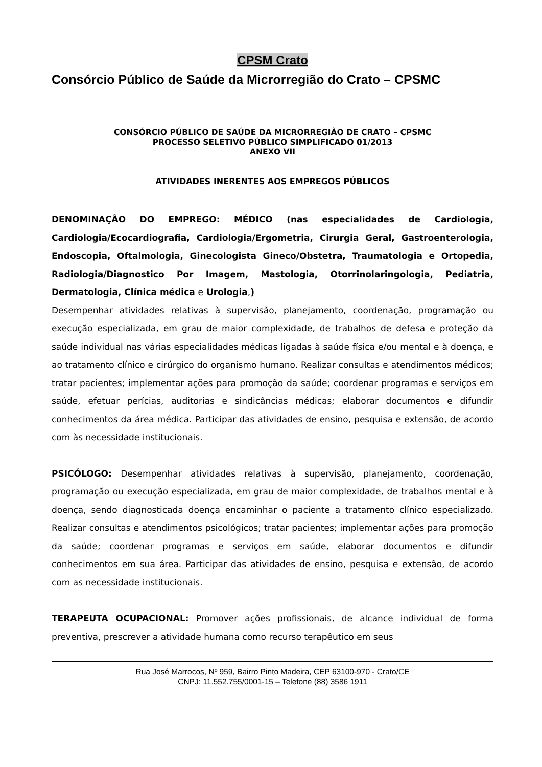CPSM Crato
Consórcio Público de Saúde da Microrregião do Crato – CPSMC
CONSÓRCIO PÚBLICO DE SAÚDE DA MICRORREGIÃO DE CRATO – CPSMC
PROCESSO SELETIVO PÚBLICO SIMPLIFICADO 01/2013
ANEXO VII
ATIVIDADES INERENTES AOS EMPREGOS PÚBLICOS
DENOMINAÇÃO DO EMPREGO: MÉDICO (nas especialidades de Cardiologia, Cardiologia/Ecocardiografia, Cardiologia/Ergometria, Cirurgia Geral, Gastroenterologia, Endoscopia, Oftalmologia, Ginecologista Gineco/Obstetra, Traumatologia e Ortopedia, Radiologia/Diagnostico Por Imagem, Mastologia, Otorrinolaringologia, Pediatria, Dermatologia, Clínica médica e Urologia,)
Desempenhar atividades relativas à supervisão, planejamento, coordenação, programação ou execução especializada, em grau de maior complexidade, de trabalhos de defesa e proteção da saúde individual nas várias especialidades médicas ligadas à saúde física e/ou mental e à doença, e ao tratamento clínico e cirúrgico do organismo humano. Realizar consultas e atendimentos médicos; tratar pacientes; implementar ações para promoção da saúde; coordenar programas e serviços em saúde, efetuar perícias, auditorias e sindicâncias médicas; elaborar documentos e difundir conhecimentos da área médica. Participar das atividades de ensino, pesquisa e extensão, de acordo com às necessidade institucionais.
PSICÓLOGO: Desempenhar atividades relativas à supervisão, planejamento, coordenação, programação ou execução especializada, em grau de maior complexidade, de trabalhos mental e à doença, sendo diagnosticada doença encaminhar o paciente a tratamento clínico especializado. Realizar consultas e atendimentos psicológicos; tratar pacientes; implementar ações para promoção da saúde; coordenar programas e serviços em saúde, elaborar documentos e difundir conhecimentos em sua área. Participar das atividades de ensino, pesquisa e extensão, de acordo com as necessidade institucionais.
TERAPEUTA OCUPACIONAL: Promover ações profissionais, de alcance individual de forma preventiva, prescrever a atividade humana como recurso terapêutico em seus
Rua José Marrocos, Nº 959, Bairro Pinto Madeira, CEP 63100-970 - Crato/CE
CNPJ: 11.552.755/0001-15 – Telefone (88) 3586 1911